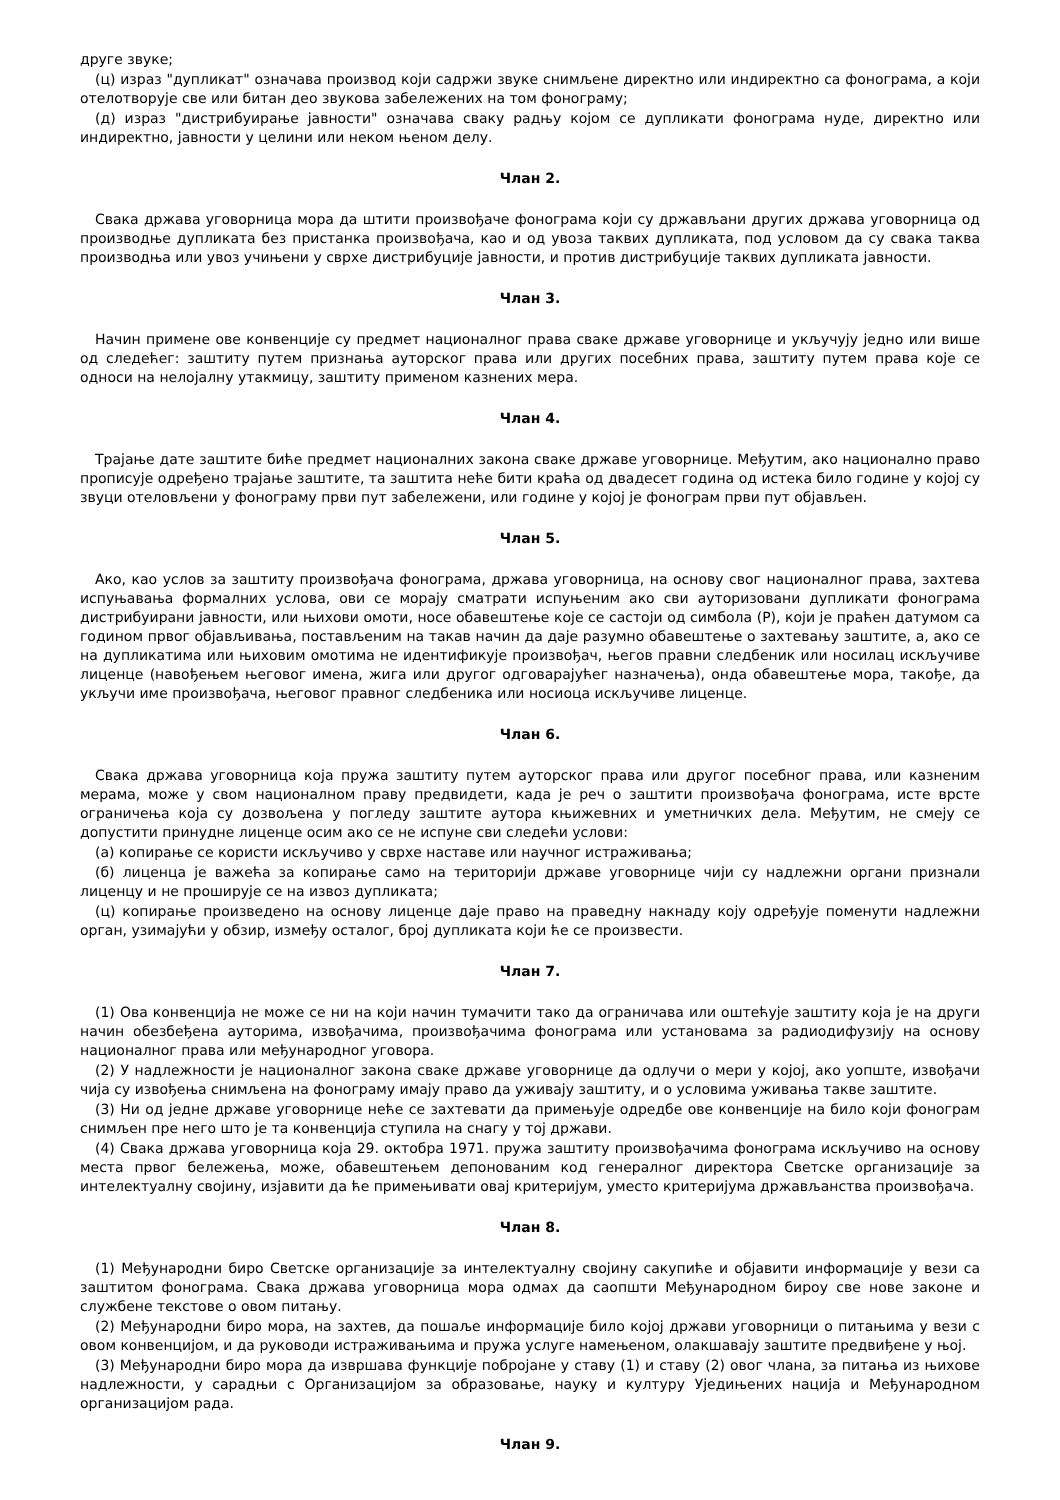друге звуке;
(ц) израз "дупликат" означава производ који садржи звуке снимљене директно или индиректно са фонограма, а који отелотворује све или битан део звукова забележених на том фонограму;
(д) израз "дистрибуирање јавности" означава сваку радњу којом се дупликати фонограма нуде, директно или индиректно, јавности у целини или неком њеном делу.
Члан 2.
Свака држава уговорница мора да штити произвођаче фонограма који су држављани других држава уговорница од производње дупликата без пристанка произвођача, као и од увоза таквих дупликата, под условом да су свака таква производња или увоз учињени у сврхе дистрибуције јавности, и против дистрибуције таквих дупликата јавности.
Члан 3.
Начин примене ове конвенције су предмет националног права сваке државе уговорнице и укључују једно или више од следећег: заштиту путем признања ауторског права или других посебних права, заштиту путем права које се односи на нелојалну утакмицу, заштиту применом казнених мера.
Члан 4.
Трајање дате заштите биће предмет националних закона сваке државе уговорнице. Међутим, ако национално право прописује одређено трајање заштите, та заштита неће бити краћа од двадесет година од истека било године у којој су звуци отеловљени у фонограму први пут забележени, или године у којој је фонограм први пут објављен.
Члан 5.
Ако, као услов за заштиту произвођача фонограма, држава уговорница, на основу свог националног права, захтева испуњавања формалних услова, ови се морају сматрати испуњеним ако сви ауторизовани дупликати фонограма дистрибуирани јавности, или њихови омоти, носе обавештење које се састоји од симбола (P), који је праћен датумом са годином првог објављивања, постављеним на такав начин да даје разумно обавештење о захтевању заштите, а, ако се на дупликатима или њиховим омотима не идентификује произвођач, његов правни следбеник или носилац искључиве лиценце (навођењем његовог имена, жига или другог одговарајућег назначења), онда обавештење мора, такође, да укључи име произвођача, његовог правног следбеника или носиоца искључиве лиценце.
Члан 6.
Свака држава уговорница која пружа заштиту путем ауторског права или другог посебног права, или казненим мерама, може у свом националном праву предвидети, када је реч о заштити произвођача фонограма, исте врсте ограничења која су дозвољена у погледу заштите аутора књижевних и уметничких дела. Међутим, не смеју се допустити принудне лиценце осим ако се не испуне сви следећи услови:
(а) копирање се користи искључиво у сврхе наставе или научног истраживања;
(б) лиценца је важећа за копирање само на територији државе уговорнице чији су надлежни органи признали лиценцу и не проширује се на извоз дупликата;
(ц) копирање произведено на основу лиценце даје право на праведну накнаду коју одређује поменути надлежни орган, узимајући у обзир, између осталог, број дупликата који ће се произвести.
Члан 7.
(1) Ова конвенција не може се ни на који начин тумачити тако да ограничава или оштећује заштиту која је на други начин обезбеђена ауторима, извођачима, произвођачима фонограма или установама за радиодифузију на основу националног права или међународног уговора.
(2) У надлежности је националног закона сваке државе уговорнице да одлучи о мери у којој, ако уопште, извођачи чија су извођења снимљена на фонограму имају право да уживају заштиту, и о условима уживања такве заштите.
(3) Ни од једне државе уговорнице неће се захтевати да примењује одредбе ове конвенције на било који фонограм снимљен пре него што је та конвенција ступила на снагу у тој држави.
(4) Свака држава уговорница која 29. октобра 1971. пружа заштиту произвођачима фонограма искључиво на основу места првог бележења, може, обавештењем депонованим код генералног директора Светске организације за интелектуалну својину, изјавити да ће примењивати овај критеријум, уместо критеријума држављанства произвођача.
Члан 8.
(1) Међународни биро Светске организације за интелектуалну својину сакупиће и објавити информације у вези са заштитом фонограма. Свака држава уговорница мора одмах да саопшти Међународном бироу све нове законе и службене текстове о овом питању.
(2) Међународни биро мора, на захтев, да пошаље информације било којој држави уговорници о питањима у вези с овом конвенцијом, и да руководи истраживањима и пружа услуге намењеном, олакшавају заштите предвиђене у њој.
(3) Међународни биро мора да извршава функције побројане у ставу (1) и ставу (2) овог члана, за питања из њихове надлежности, у сарадњи с Организацијом за образовање, науку и културу Уједињених нација и Међународном организацијом рада.
Члан 9.